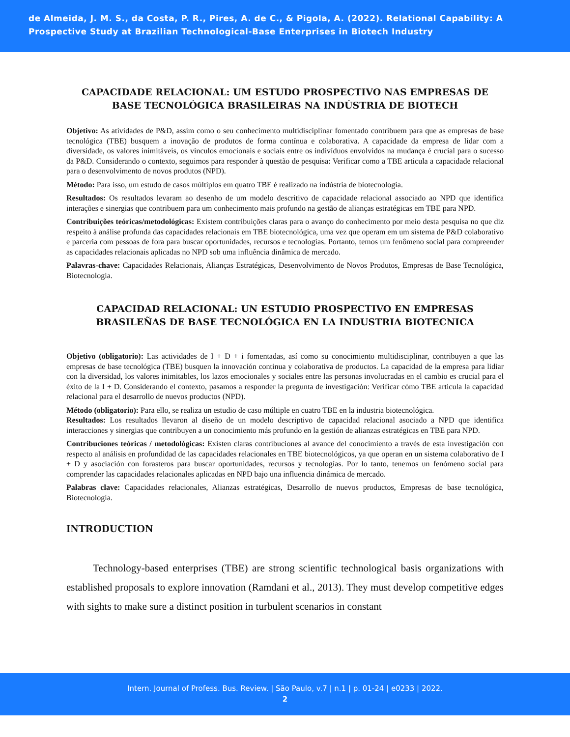de Almeida, J. M. S., da Costa, P. R., Pires, A. de C., & Pigola, A. (2022). Relational Capability: A Prospective Study at Brazilian Technological-Base Enterprises in Biotech Industry
CAPACIDADE RELACIONAL: UM ESTUDO PROSPECTIVO NAS EMPRESAS DE BASE TECNOLÓGICA BRASILEIRAS NA INDÚSTRIA DE BIOTECH
Objetivo: As atividades de P&D, assim como o seu conhecimento multidisciplinar fomentado contribuem para que as empresas de base tecnológica (TBE) busquem a inovação de produtos de forma contínua e colaborativa. A capacidade da empresa de lidar com a diversidade, os valores inimitáveis, os vínculos emocionais e sociais entre os indivíduos envolvidos na mudança é crucial para o sucesso da P&D. Considerando o contexto, seguimos para responder à questão de pesquisa: Verificar como a TBE articula a capacidade relacional para o desenvolvimento de novos produtos (NPD).
Método: Para isso, um estudo de casos múltiplos em quatro TBE é realizado na indústria de biotecnologia.
Resultados: Os resultados levaram ao desenho de um modelo descritivo de capacidade relacional associado ao NPD que identifica interações e sinergias que contribuem para um conhecimento mais profundo na gestão de alianças estratégicas em TBE para NPD.
Contribuições teóricas/metodológicas: Existem contribuições claras para o avanço do conhecimento por meio desta pesquisa no que diz respeito à análise profunda das capacidades relacionais em TBE biotecnológica, uma vez que operam em um sistema de P&D colaborativo e parceria com pessoas de fora para buscar oportunidades, recursos e tecnologias. Portanto, temos um fenômeno social para compreender as capacidades relacionais aplicadas no NPD sob uma influência dinâmica de mercado.
Palavras-chave: Capacidades Relacionais, Alianças Estratégicas, Desenvolvimento de Novos Produtos, Empresas de Base Tecnológica, Biotecnologia.
CAPACIDAD RELACIONAL: UN ESTUDIO PROSPECTIVO EN EMPRESAS BRASILEÑAS DE BASE TECNOLÓGICA EN LA INDUSTRIA BIOTECNICA
Objetivo (obligatorio): Las actividades de I + D + i fomentadas, así como su conocimiento multidisciplinar, contribuyen a que las empresas de base tecnológica (TBE) busquen la innovación continua y colaborativa de productos. La capacidad de la empresa para lidiar con la diversidad, los valores inimitables, los lazos emocionales y sociales entre las personas involucradas en el cambio es crucial para el éxito de la I + D. Considerando el contexto, pasamos a responder la pregunta de investigación: Verificar cómo TBE articula la capacidad relacional para el desarrollo de nuevos productos (NPD).
Método (obligatorio): Para ello, se realiza un estudio de caso múltiple en cuatro TBE en la industria biotecnológica.
Resultados: Los resultados llevaron al diseño de un modelo descriptivo de capacidad relacional asociado a NPD que identifica interacciones y sinergias que contribuyen a un conocimiento más profundo en la gestión de alianzas estratégicas en TBE para NPD.
Contribuciones teóricas / metodológicas: Existen claras contribuciones al avance del conocimiento a través de esta investigación con respecto al análisis en profundidad de las capacidades relacionales en TBE biotecnológicos, ya que operan en un sistema colaborativo de I + D y asociación con forasteros para buscar oportunidades, recursos y tecnologías. Por lo tanto, tenemos un fenómeno social para comprender las capacidades relacionales aplicadas en NPD bajo una influencia dinámica de mercado.
Palabras clave: Capacidades relacionales, Alianzas estratégicas, Desarrollo de nuevos productos, Empresas de base tecnológica, Biotecnología.
INTRODUCTION
Technology-based enterprises (TBE) are strong scientific technological basis organizations with established proposals to explore innovation (Ramdani et al., 2013). They must develop competitive edges with sights to make sure a distinct position in turbulent scenarios in constant
Intern. Journal of Profess. Bus. Review. | São Paulo, v.7 | n.1 | p. 01-24 | e0233 | 2022.
2